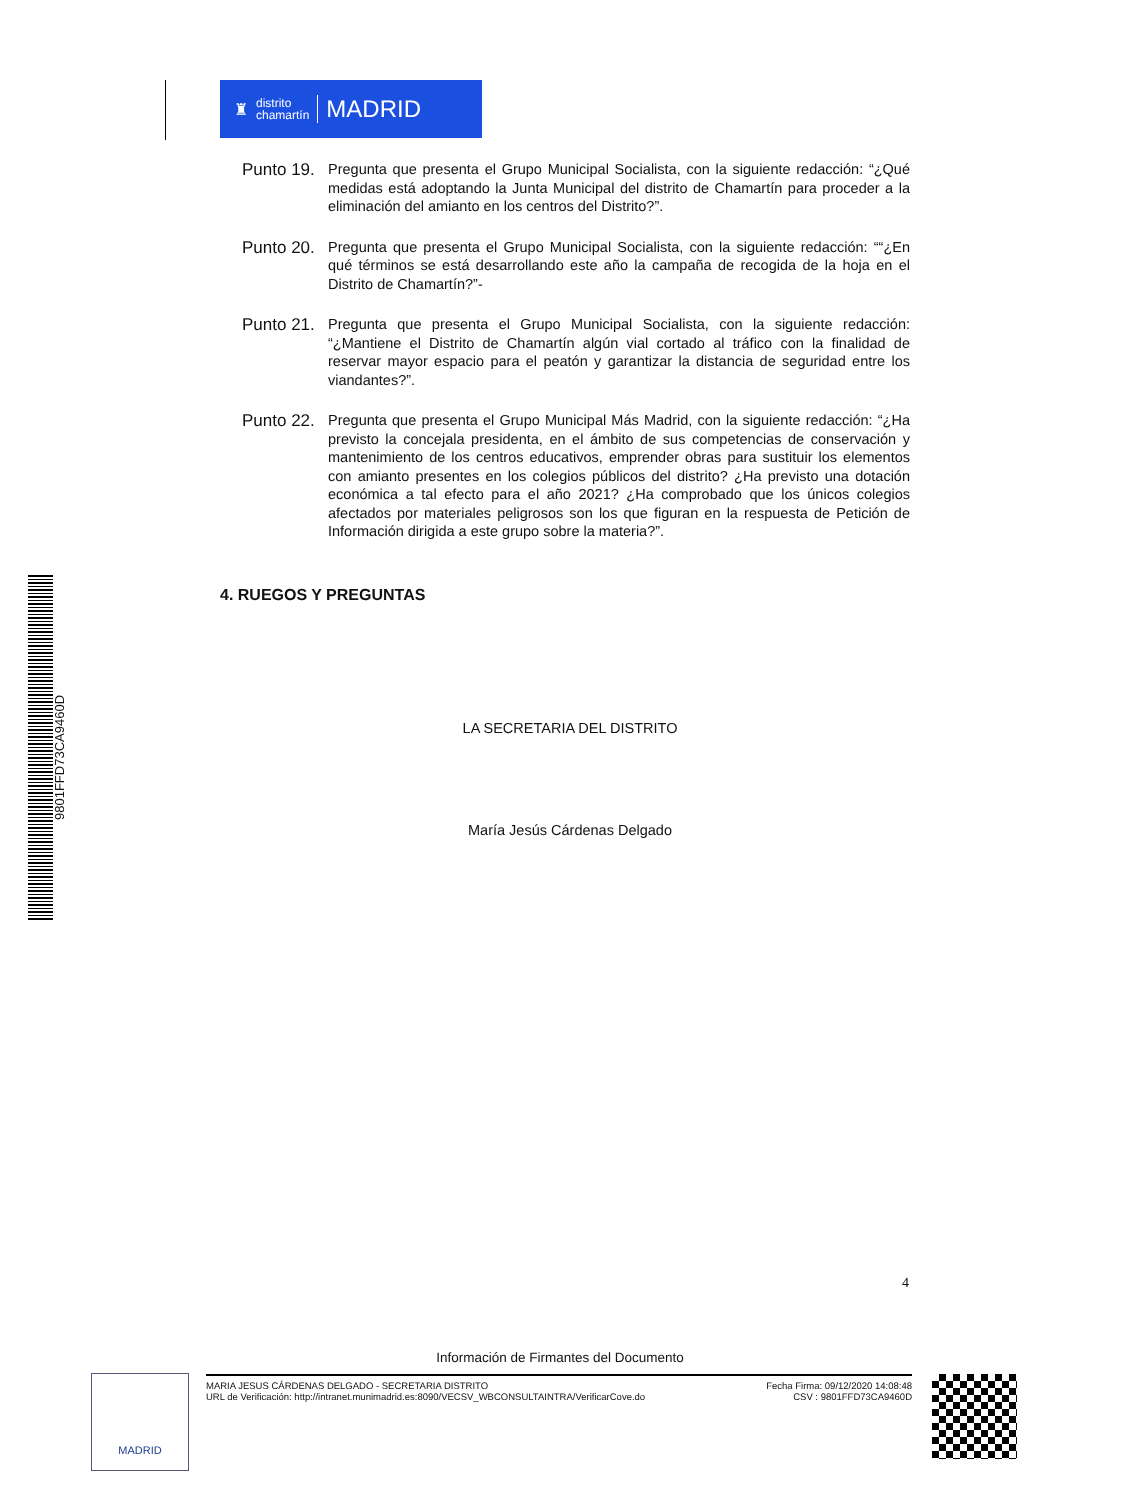♜ distrito
chamartín MADRID
Punto 19.
Pregunta que presenta el Grupo Municipal Socialista, con la siguiente redacción: “¿Qué medidas está adoptando la Junta Municipal del distrito de Chamartín para proceder a la eliminación del amianto en los centros del Distrito?”.
Punto 20.
Pregunta que presenta el Grupo Municipal Socialista, con la siguiente redacción: ““¿En qué términos se está desarrollando este año la campaña de recogida de la hoja en el Distrito de Chamartín?”-
Punto 21.
Pregunta que presenta el Grupo Municipal Socialista, con la siguiente redacción: “¿Mantiene el Distrito de Chamartín algún vial cortado al tráfico con la finalidad de reservar mayor espacio para el peatón y garantizar la distancia de seguridad entre los viandantes?”.
Punto 22.
Pregunta que presenta el Grupo Municipal Más Madrid, con la siguiente redacción: “¿Ha previsto la concejala presidenta, en el ámbito de sus competencias de conservación y mantenimiento de los centros educativos, emprender obras para sustituir los elementos con amianto presentes en los colegios públicos del distrito? ¿Ha previsto una dotación económica a tal efecto para el año 2021? ¿Ha comprobado que los únicos colegios afectados por materiales peligrosos son los que figuran en la respuesta de Petición de Información dirigida a este grupo sobre la materia?”.
4. RUEGOS Y PREGUNTAS
LA SECRETARIA DEL DISTRITO
María Jesús Cárdenas Delgado 9801FFD73CA9460D
4
Información de Firmantes del Documento
MADRID
MARIA JESUS CÁRDENAS DELGADO - SECRETARIA DISTRITO
URL de Verificación: http://intranet.munimadrid.es:8090/VECSV_WBCONSULTAINTRA/VerificarCove.do
Fecha Firma: 09/12/2020 14:08:48
CSV : 9801FFD73CA9460D